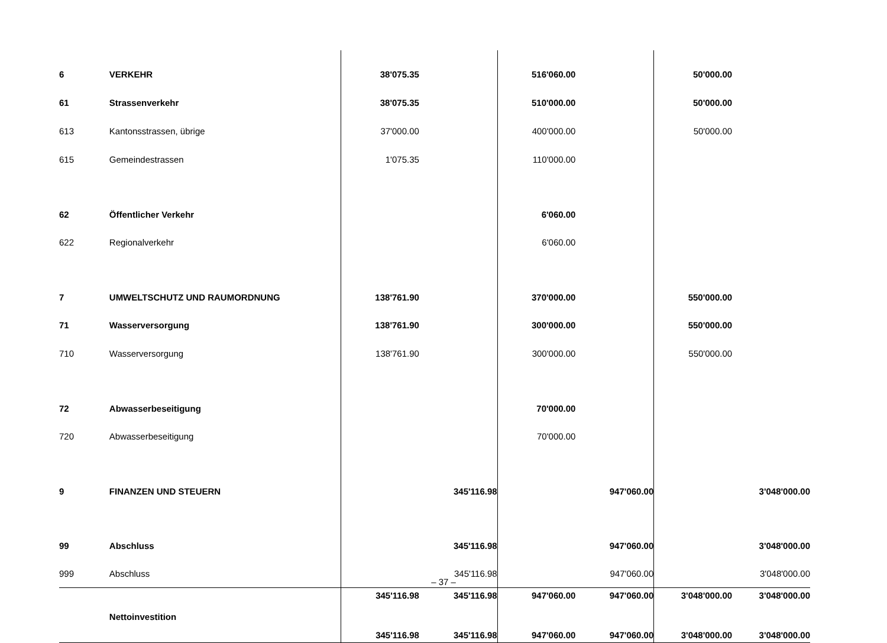| 6 | VERKEHR | 38'075.35 | | 516'060.00 | | 50'000.00 | |
| 61 | Strassenverkehr | 38'075.35 | | 510'000.00 | | 50'000.00 | |
| 613 | Kantonsstrassen, übrige | 37'000.00 | | 400'000.00 | | 50'000.00 | |
| 615 | Gemeindestrassen | 1'075.35 | | 110'000.00 | | | |
| 62 | Öffentlicher Verkehr | | | 6'060.00 | | | |
| 622 | Regionalverkehr | | | 6'060.00 | | | |
| 7 | UMWELTSCHUTZ UND RAUMORDNUNG | 138'761.90 | | 370'000.00 | | 550'000.00 | |
| 71 | Wasserversorgung | 138'761.90 | | 300'000.00 | | 550'000.00 | |
| 710 | Wasserversorgung | 138'761.90 | | 300'000.00 | | 550'000.00 | |
| 72 | Abwasserbeseitigung | | | 70'000.00 | | | |
| 720 | Abwasserbeseitigung | | | 70'000.00 | | | |
| 9 | FINANZEN UND STEUERN | | 345'116.98 | | 947'060.00 | | 3'048'000.00 |
| 99 | Abschluss | | 345'116.98 | | 947'060.00 | | 3'048'000.00 |
| 999 | Abschluss | | 345'116.98 | | 947'060.00 | | 3'048'000.00 |
| | Nettoinvestition | 345'116.98 | 345'116.98 | 947'060.00 | 947'060.00 | 3'048'000.00 | 3'048'000.00 |
| | | 345'116.98 | 345'116.98 | 947'060.00 | 947'060.00 | 3'048'000.00 | 3'048'000.00 |
– 37 –